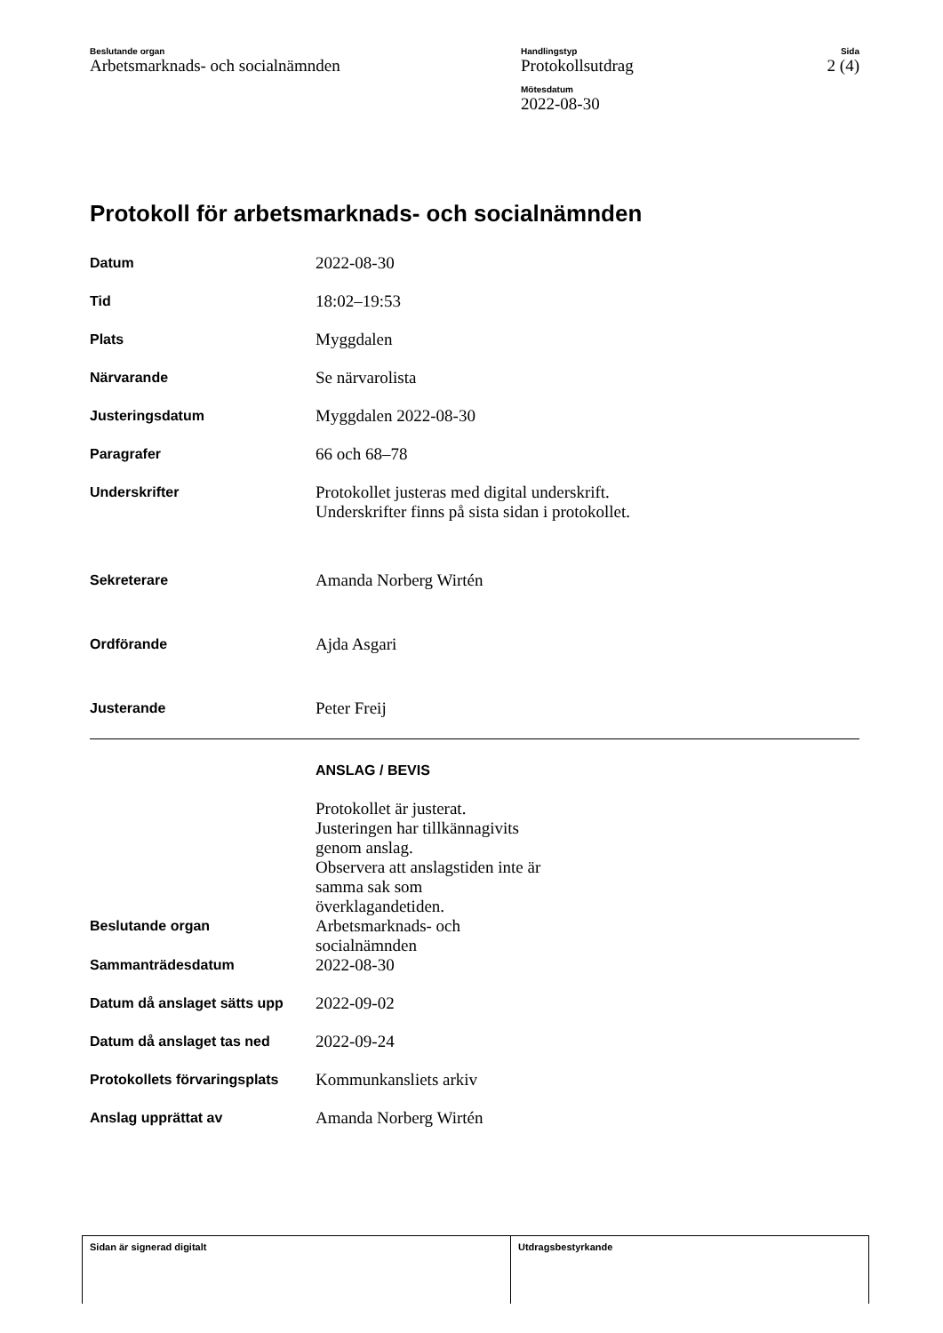Beslutande organ
Arbetsmarknads- och socialnämnden
Handlingstyp
Protokollsutdrag
Mötesdatum
2022-08-30
Sida
2 (4)
Protokoll för arbetsmarknads- och socialnämnden
| Datum | 2022-08-30 |
| Tid | 18:02–19:53 |
| Plats | Myggdalen |
| Närvarande | Se närvarolista |
| Justeringsdatum | Myggdalen 2022-08-30 |
| Paragrafer | 66 och 68–78 |
| Underskrifter | Protokollet justeras med digital underskrift. Underskrifter finns på sista sidan i protokollet. |
| Sekreterare | Amanda Norberg Wirtén |
| Ordförande | Ajda Asgari |
| Justerande | Peter Freij |
| | ANSLAG / BEVIS |
| | Protokollet är justerat. Justeringen har tillkännagivits genom anslag. Observera att anslagstiden inte är samma sak som överklagandetiden. |
| Beslutande organ | Arbetsmarknads- och socialnämnden |
| Sammanträdesdatum | 2022-08-30 |
| Datum då anslaget sätts upp | 2022-09-02 |
| Datum då anslaget tas ned | 2022-09-24 |
| Protokollets förvaringsplats | Kommunkansliets arkiv |
| Anslag upprättat av | Amanda Norberg Wirtén |
| Sidan är signerad digitalt | Utdragsbestyrkande |